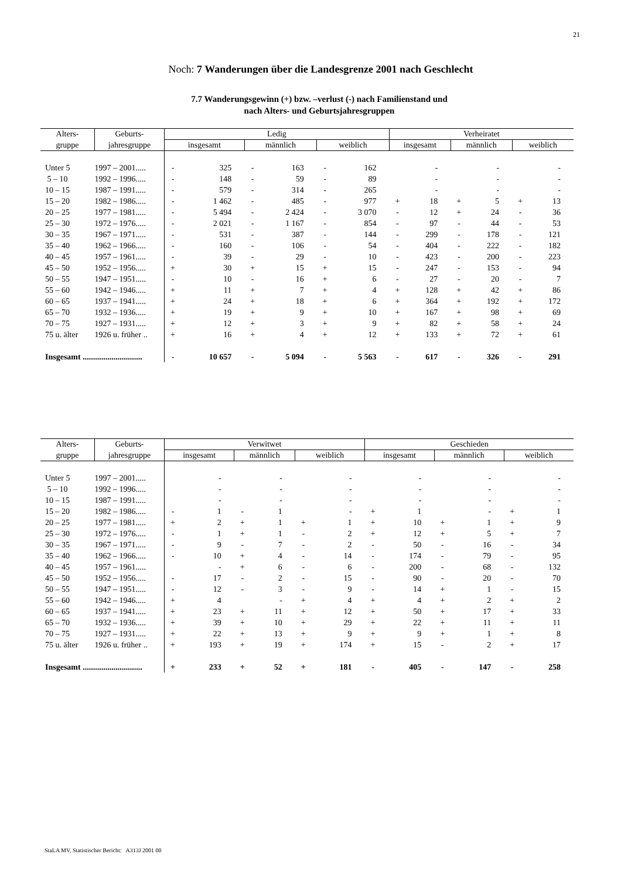21
Noch: 7 Wanderungen über die Landesgrenze 2001 nach Geschlecht
7.7 Wanderungsgewinn (+) bzw. –verlust (-) nach Familienstand und
nach Alters- und Geburtsjahresgruppen
| Alters- | Geburts- | Ledig | | | | | | Verheiratet | | | | | |
| --- | --- | --- | --- | --- | --- | --- | --- | --- | --- | --- | --- | --- | --- |
| gruppe | jahresgruppe | insgesamt | | männlich | | weiblich | | insgesamt | | männlich | | weiblich | |
| Unter 5 | 1997 – 2001..... | - | 325 | - | 163 | - | 162 | | - | | - | | - |
| 5 – 10 | 1992 – 1996..... | - | 148 | - | 59 | - | 89 | | - | | - | | - |
| 10 – 15 | 1987 – 1991..... | - | 579 | - | 314 | - | 265 | | - | | - | | - |
| 15 – 20 | 1982 – 1986..... | - | 1 462 | - | 485 | - | 977 | + | 18 | + | 5 | + | 13 |
| 20 – 25 | 1977 – 1981..... | - | 5 494 | - | 2 424 | - | 3 070 | - | 12 | + | 24 | - | 36 |
| 25 – 30 | 1972 – 1976..... | - | 2 021 | - | 1 167 | - | 854 | - | 97 | - | 44 | - | 53 |
| 30 – 35 | 1967 – 1971..... | - | 531 | - | 387 | - | 144 | - | 299 | - | 178 | - | 121 |
| 35 – 40 | 1962 – 1966..... | - | 160 | - | 106 | - | 54 | - | 404 | - | 222 | - | 182 |
| 40 – 45 | 1957 – 1961..... | - | 39 | - | 29 | - | 10 | - | 423 | - | 200 | - | 223 |
| 45 – 50 | 1952 – 1956..... | + | 30 | + | 15 | + | 15 | - | 247 | - | 153 | - | 94 |
| 50 – 55 | 1947 – 1951..... | - | 10 | - | 16 | + | 6 | - | 27 | - | 20 | - | 7 |
| 55 – 60 | 1942 – 1946..... | + | 11 | + | 7 | + | 4 | + | 128 | + | 42 | + | 86 |
| 60 – 65 | 1937 – 1941..... | + | 24 | + | 18 | + | 6 | + | 364 | + | 192 | + | 172 |
| 65 – 70 | 1932 – 1936..... | + | 19 | + | 9 | + | 10 | + | 167 | + | 98 | + | 69 |
| 70 – 75 | 1927 – 1931..... | + | 12 | + | 3 | + | 9 | + | 82 | + | 58 | + | 24 |
| 75 u. älter | 1926 u. früher .. | + | 16 | + | 4 | + | 12 | + | 133 | + | 72 | + | 61 |
| Insgesamt ............................. | | - | 10 657 | - | 5 094 | - | 5 563 | - | 617 | - | 326 | - | 291 |
| Alters- | Geburts- | Verwitwet | | | | | | Geschieden | | | | | |
| --- | --- | --- | --- | --- | --- | --- | --- | --- | --- | --- | --- | --- | --- |
| gruppe | jahresgruppe | insgesamt | | männlich | | weiblich | | insgesamt | | männlich | | weiblich | |
| Unter 5 | 1997 – 2001..... | | - | | - | | - | | - | | - | | - |
| 5 – 10 | 1992 – 1996..... | | - | | - | | - | | - | | - | | - |
| 10 – 15 | 1987 – 1991..... | | - | | - | | - | | - | | - | | - |
| 15 – 20 | 1982 – 1986..... | - | 1 | - | 1 | | - | + | 1 | | - | + | 1 |
| 20 – 25 | 1977 – 1981..... | + | 2 | + | 1 | + | 1 | + | 10 | + | 1 | + | 9 |
| 25 – 30 | 1972 – 1976..... | - | 1 | + | 1 | - | 2 | + | 12 | + | 5 | + | 7 |
| 30 – 35 | 1967 – 1971..... | - | 9 | - | 7 | - | 2 | - | 50 | - | 16 | - | 34 |
| 35 – 40 | 1962 – 1966..... | - | 10 | + | 4 | - | 14 | - | 174 | - | 79 | - | 95 |
| 40 – 45 | 1957 – 1961..... | | - | + | 6 | - | 6 | - | 200 | - | 68 | - | 132 |
| 45 – 50 | 1952 – 1956..... | - | 17 | - | 2 | - | 15 | - | 90 | - | 20 | - | 70 |
| 50 – 55 | 1947 – 1951..... | - | 12 | - | 3 | - | 9 | - | 14 | + | 1 | - | 15 |
| 55 – 60 | 1942 – 1946..... | + | 4 | | - | + | 4 | + | 4 | + | 2 | + | 2 |
| 60 – 65 | 1937 – 1941..... | + | 23 | + | 11 | + | 12 | + | 50 | + | 17 | + | 33 |
| 65 – 70 | 1932 – 1936..... | + | 39 | + | 10 | + | 29 | + | 22 | + | 11 | + | 11 |
| 70 – 75 | 1927 – 1931..... | + | 22 | + | 13 | + | 9 | + | 9 | + | 1 | + | 8 |
| 75 u. älter | 1926 u. früher .. | + | 193 | + | 19 | + | 174 | + | 15 | - | 2 | + | 17 |
| Insgesamt ............................. | | + | 233 | + | 52 | + | 181 | - | 405 | - | 147 | - | 258 |
StaLA MV, Statistischer Bericht: A313J 2001 00